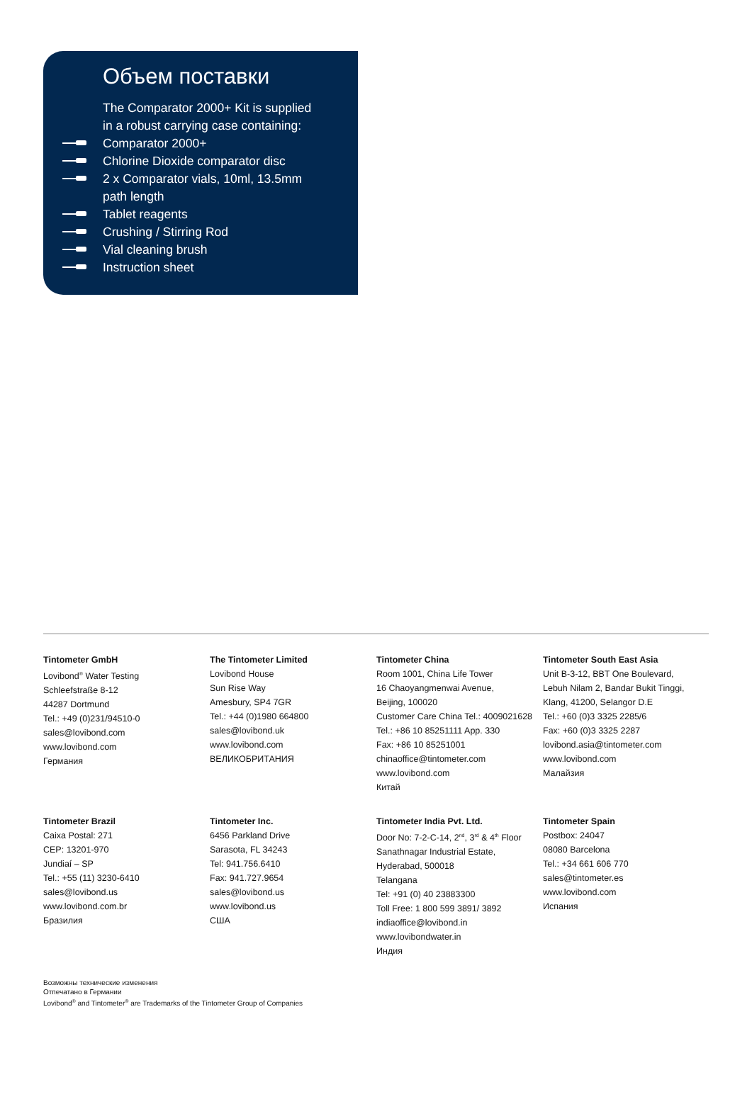Объем поставки
The Comparator 2000+ Kit is supplied
in a robust carrying case containing:
Comparator 2000+
Chlorine Dioxide comparator disc
2 x Comparator vials, 10ml, 13.5mm
path length
Tablet reagents
Crushing / Stirring Rod
Vial cleaning brush
Instruction sheet
Tintometer GmbH
Lovibond<sup>®</sup> Water Testing
Schleefstraße 8-12
44287 Dortmund
Tel.: +49 (0)231/94510-0
sales@lovibond.com
www.lovibond.com
Германия
The Tintometer Limited
Lovibond House
Sun Rise Way
Amesbury, SP4 7GR
Tel.: +44 (0)1980 664800
sales@lovibond.uk
www.lovibond.com
ВЕЛИКОБРИТАНИЯ
Tintometer China
Room 1001, China Life Tower
16 Chaoyangmenwai Avenue,
Beijing, 100020
Customer Care China Tel.: 4009021628
Tel.: +86 10 85251111 App. 330
Fax: +86 10 85251001
chinaoffice@tintometer.com
www.lovibond.com
Китай
Tintometer South East Asia
Unit B-3-12, BBT One Boulevard,
Lebuh Nilam 2, Bandar Bukit Tinggi,
Klang, 41200, Selangor D.E
Tel.: +60 (0)3 3325 2285/6
Fax: +60 (0)3 3325 2287
lovibond.asia@tintometer.com
www.lovibond.com
Малайзия
Tintometer Brazil
Caixa Postal: 271
CEP: 13201-970
Jundiaí – SP
Tel.: +55 (11) 3230-6410
sales@lovibond.us
www.lovibond.com.br
Бразилия
Tintometer Inc.
6456 Parkland Drive
Sarasota, FL 34243
Tel: 941.756.6410
Fax: 941.727.9654
sales@lovibond.us
www.lovibond.us
США
Tintometer India Pvt. Ltd.
Door No: 7-2-C-14, 2<sup>nd</sup>, 3<sup>rd</sup> & 4<sup>th</sup> Floor
Sanathnagar Industrial Estate,
Hyderabad, 500018
Telangana
Tel: +91 (0) 40 23883300
Toll Free: 1 800 599 3891/ 3892
indiaoffice@lovibond.in
www.lovibondwater.in
Индия
Tintometer Spain
Postbox: 24047
08080 Barcelona
Tel.: +34 661 606 770
sales@tintometer.es
www.lovibond.com
Испания
Возможны технические изменения
Отпечатано в Германии
Lovibond<sup>®</sup> and Tintometer<sup>®</sup> are Trademarks of the Tintometer Group of Companies